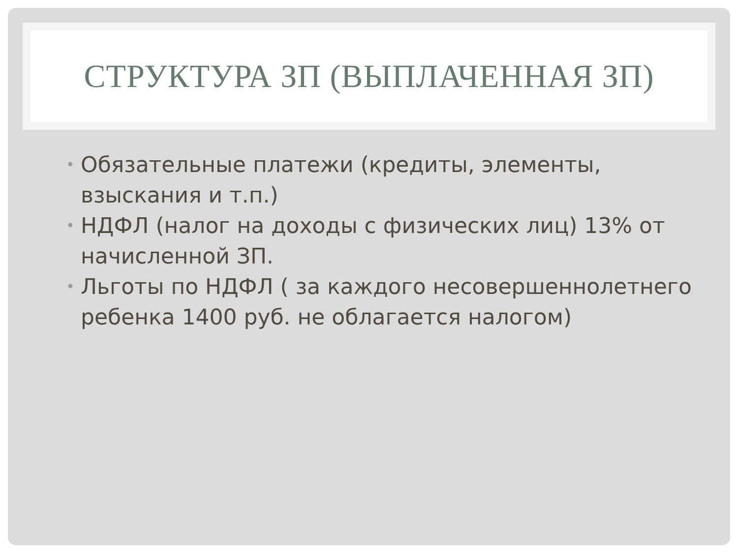СТРУКТУРА ЗП (ВЫПЛАЧЕННАЯ ЗП)
• Обязательные платежи (кредиты, элементы, взыскания и т.п.)
• НДФЛ (налог на доходы с физических лиц) 13% от начисленной ЗП.
• Льготы по НДФЛ ( за каждого несовершеннолетнего ребенка 1400 руб. не облагается налогом)